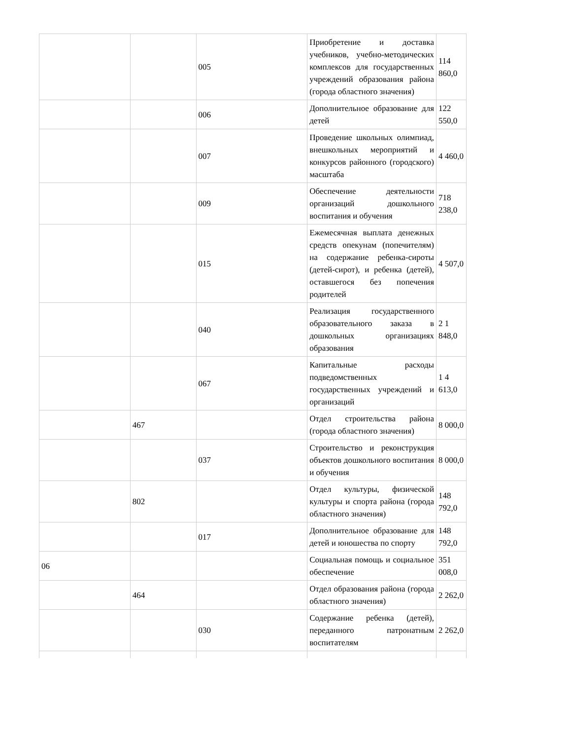| | | 005 | Приобретение и доставка учебников, учебно-методических комплексов для государственных учреждений образования района (города областного значения) | 114 860,0 |
| | | 006 | Дополнительное образование для детей | 122 550,0 |
| | | 007 | Проведение школьных олимпиад, внешкольных мероприятий и конкурсов районного (городского) масштаба | 4 460,0 |
| | | 009 | Обеспечение деятельности организаций дошкольного воспитания и обучения | 718 238,0 |
| | | 015 | Ежемесячная выплата денежных средств опекунам (попечителям) на содержание ребенка-сироты (детей-сирот), и ребенка (детей), оставшегося без попечения родителей | 4 507,0 |
| | | 040 | Реализация государственного образовательного заказа в дошкольных организациях образования | 2 1 848,0 |
| | | 067 | Капитальные расходы подведомственных государственных учреждений и организаций | 1 4 613,0 |
| | 467 | | Отдел строительства района (города областного значения) | 8 000,0 |
| | | 037 | Строительство и реконструкция объектов дошкольного воспитания и обучения | 8 000,0 |
| | 802 | | Отдел культуры, физической культуры и спорта района (города областного значения) | 148 792,0 |
| | | 017 | Дополнительное образование для детей и юношества по спорту | 148 792,0 |
| 06 | | | Социальная помощь и социальное обеспечение | 351 008,0 |
| | 464 | | Отдел образования района (города областного значения) | 2 262,0 |
| | | 030 | Содержание ребенка (детей), переданного патронатным воспитателям | 2 262,0 |